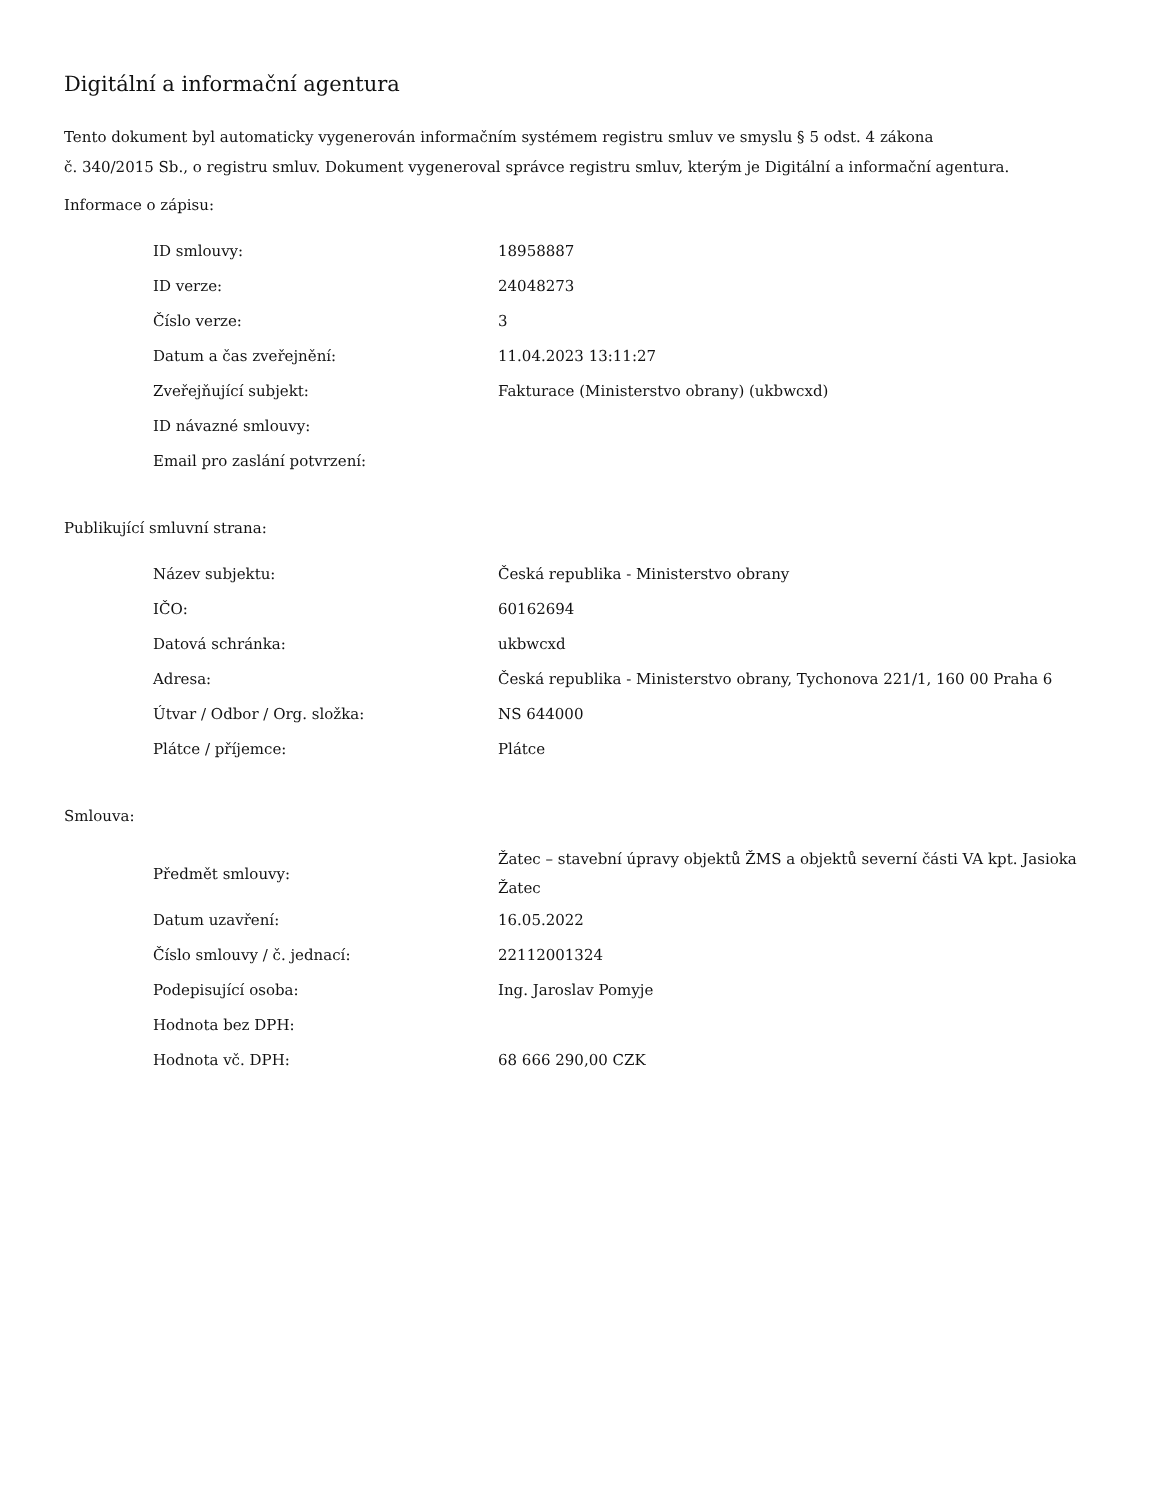Digitální a informační agentura
Tento dokument byl automaticky vygenerován informačním systémem registru smluv ve smyslu § 5 odst. 4 zákona
č. 340/2015 Sb., o registru smluv. Dokument vygeneroval správce registru smluv, kterým je Digitální a informační agentura.
Informace o zápisu:
| ID smlouvy: | 18958887 |
| ID verze: | 24048273 |
| Číslo verze: | 3 |
| Datum a čas zveřejnění: | 11.04.2023 13:11:27 |
| Zveřejňující subjekt: | Fakturace (Ministerstvo obrany) (ukbwcxd) |
| ID návazné smlouvy: | |
| Email pro zaslání potvrzení: | |
Publikující smluvní strana:
| Název subjektu: | Česká republika - Ministerstvo obrany |
| IČO: | 60162694 |
| Datová schránka: | ukbwcxd |
| Adresa: | Česká republika - Ministerstvo obrany, Tychonova 221/1, 160 00 Praha 6 |
| Útvar / Odbor / Org. složka: | NS 644000 |
| Plátce / příjemce: | Plátce |
Smlouva:
| Předmět smlouvy: | Žatec – stavební úpravy objektů ŽMS a objektů severní části VA kpt. Jasioka Žatec |
| Datum uzavření: | 16.05.2022 |
| Číslo smlouvy / č. jednací: | 22112001324 |
| Podepisující osoba: | Ing. Jaroslav Pomyje |
| Hodnota bez DPH: | |
| Hodnota vč. DPH: | 68 666 290,00 CZK |